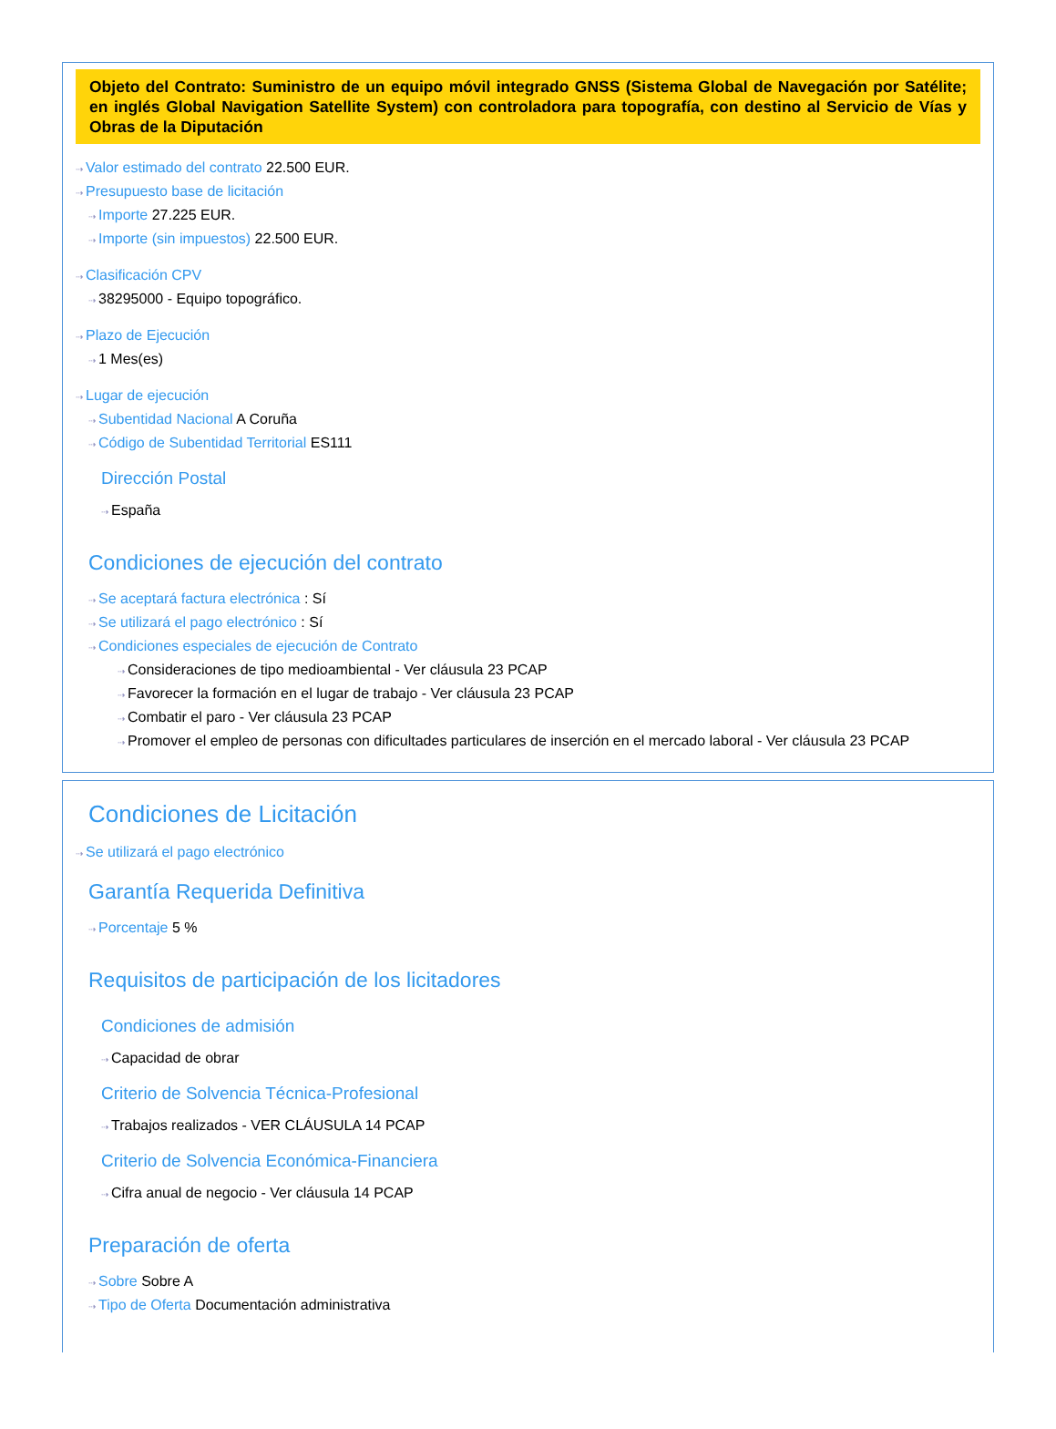Objeto del Contrato: Suministro de un equipo móvil integrado GNSS (Sistema Global de Navegación por Satélite; en inglés Global Navigation Satellite System) con controladora para topografía, con destino al Servicio de Vías y Obras de la Diputación
⇢ Valor estimado del contrato 22.500 EUR.
⇢ Presupuesto base de licitación
⇢ Importe 27.225 EUR.
⇢ Importe (sin impuestos) 22.500 EUR.
⇢ Clasificación CPV
⇢ 38295000 - Equipo topográfico.
⇢ Plazo de Ejecución
⇢ 1 Mes(es)
⇢ Lugar de ejecución
⇢ Subentidad Nacional A Coruña
⇢ Código de Subentidad Territorial ES111
Dirección Postal
⇢ España
Condiciones de ejecución del contrato
⇢ Se aceptará factura electrónica : Sí
⇢ Se utilizará el pago electrónico : Sí
⇢ Condiciones especiales de ejecución de Contrato
⇢ Consideraciones de tipo medioambiental - Ver cláusula 23 PCAP
⇢ Favorecer la formación en el lugar de trabajo - Ver cláusula 23 PCAP
⇢ Combatir el paro - Ver cláusula 23 PCAP
⇢ Promover el empleo de personas con dificultades particulares de inserción en el mercado laboral - Ver cláusula 23 PCAP
Condiciones de Licitación
⇢ Se utilizará el pago electrónico
Garantía Requerida Definitiva
⇢ Porcentaje 5 %
Requisitos de participación de los licitadores
Condiciones de admisión
⇢ Capacidad de obrar
Criterio de Solvencia Técnica-Profesional
⇢ Trabajos realizados - VER CLÁUSULA 14 PCAP
Criterio de Solvencia Económica-Financiera
⇢ Cifra anual de negocio - Ver cláusula 14 PCAP
Preparación de oferta
⇢ Sobre Sobre A
⇢ Tipo de Oferta Documentación administrativa